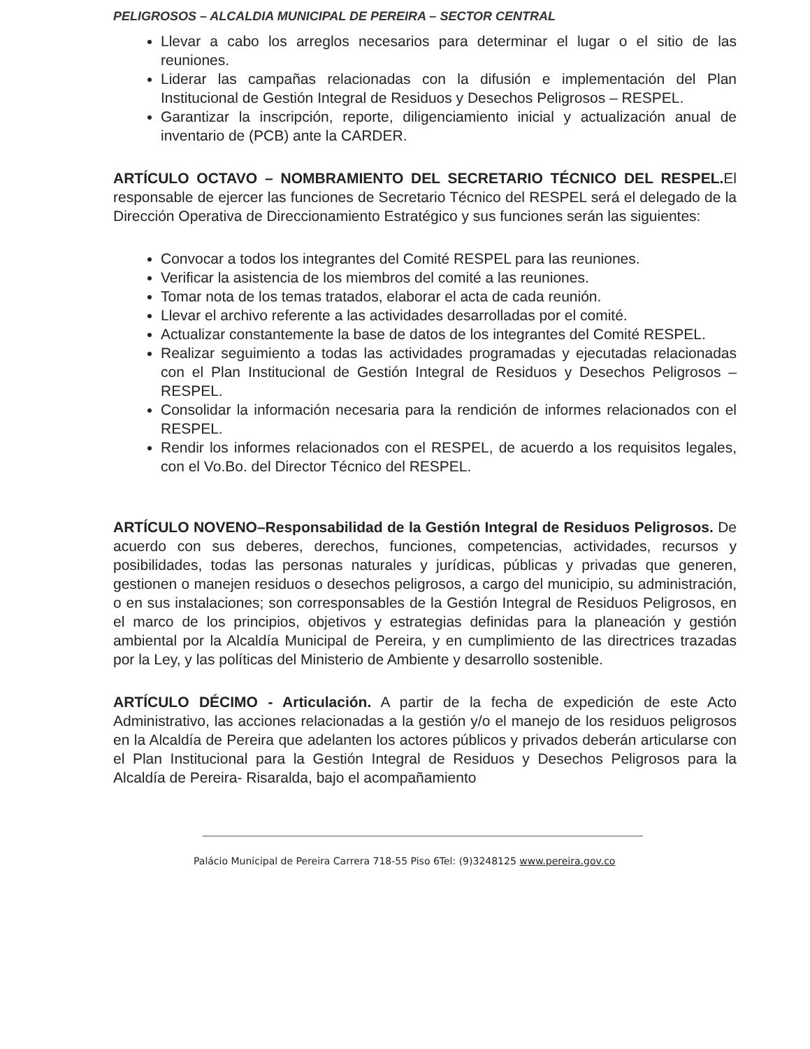PELIGROSOS – ALCALDIA MUNICIPAL DE PEREIRA – SECTOR CENTRAL
Llevar a cabo los arreglos necesarios para determinar el lugar o el sitio de las reuniones.
Liderar las campañas relacionadas con la difusión e implementación del Plan Institucional de Gestión Integral de Residuos y Desechos Peligrosos – RESPEL.
Garantizar la inscripción, reporte, diligenciamiento inicial y actualización anual de inventario de (PCB) ante la CARDER.
ARTÍCULO OCTAVO – NOMBRAMIENTO DEL SECRETARIO TÉCNICO DEL RESPEL. El responsable de ejercer las funciones de Secretario Técnico del RESPEL será el delegado de la Dirección Operativa de Direccionamiento Estratégico y sus funciones serán las siguientes:
Convocar a todos los integrantes del Comité RESPEL para las reuniones.
Verificar la asistencia de los miembros del comité a las reuniones.
Tomar nota de los temas tratados, elaborar el acta de cada reunión.
Llevar el archivo referente a las actividades desarrolladas por el comité.
Actualizar constantemente la base de datos de los integrantes del Comité RESPEL.
Realizar seguimiento a todas las actividades programadas y ejecutadas relacionadas con el Plan Institucional de Gestión Integral de Residuos y Desechos Peligrosos – RESPEL.
Consolidar la información necesaria para la rendición de informes relacionados con el RESPEL.
Rendir los informes relacionados con el RESPEL, de acuerdo a los requisitos legales, con el Vo.Bo. del Director Técnico del RESPEL.
ARTÍCULO NOVENO–Responsabilidad de la Gestión Integral de Residuos Peligrosos. De acuerdo con sus deberes, derechos, funciones, competencias, actividades, recursos y posibilidades, todas las personas naturales y jurídicas, públicas y privadas que generen, gestionen o manejen residuos o desechos peligrosos, a cargo del municipio, su administración, o en sus instalaciones; son corresponsables de la Gestión Integral de Residuos Peligrosos, en el marco de los principios, objetivos y estrategias definidas para la planeación y gestión ambiental por la Alcaldía Municipal de Pereira, y en cumplimiento de las directrices trazadas por la Ley, y las políticas del Ministerio de Ambiente y desarrollo sostenible.
ARTÍCULO DÉCIMO - Articulación. A partir de la fecha de expedición de este Acto Administrativo, las acciones relacionadas a la gestión y/o el manejo de los residuos peligrosos en la Alcaldía de Pereira que adelanten los actores públicos y privados deberán articularse con el Plan Institucional para la Gestión Integral de Residuos y Desechos Peligrosos para la Alcaldía de Pereira- Risaralda, bajo el acompañamiento
Palácio Municipal de Pereira Carrera 718-55 Piso 6Tel: (9)3248125 www.pereira.gov.co